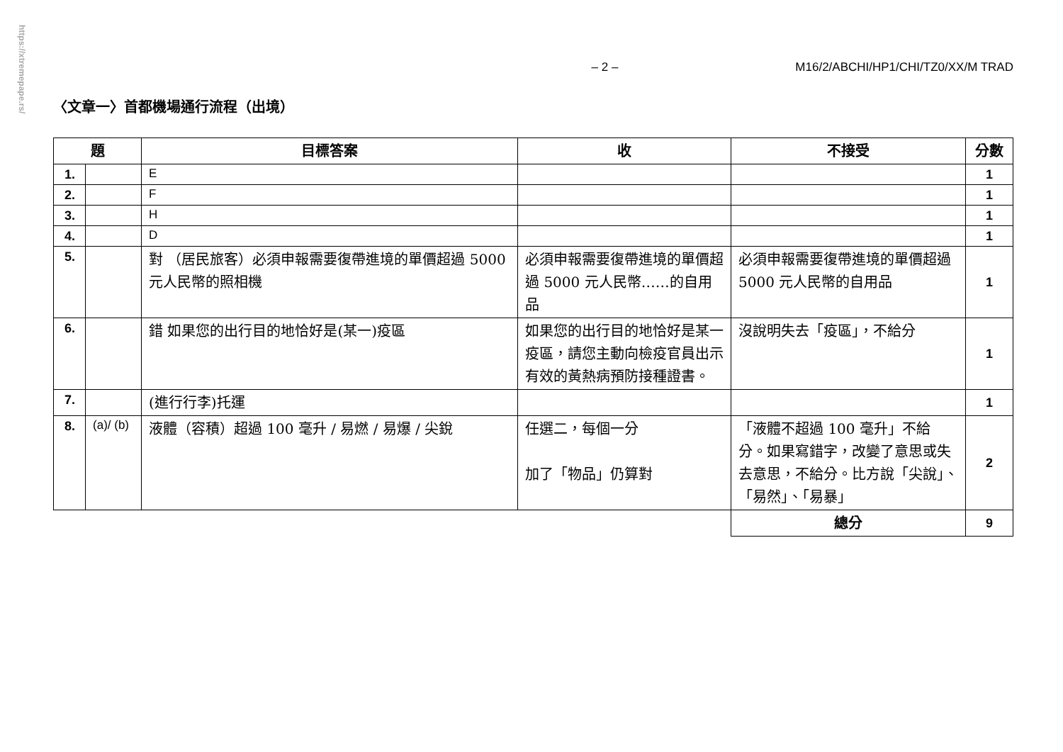https://xtremepape.rs/
– 2 – M16/2/ABCHI/HP1/CHI/TZ0/XX/M TRAD
〈文章一〉首都機場通行流程（出境）
| 題 | | 目標答案 | 收 | 不接受 | 分數 |
| --- | --- | --- | --- | --- | --- |
| 1. | | E | | | 1 |
| 2. | | F | | | 1 |
| 3. | | H | | | 1 |
| 4. | | D | | | 1 |
| 5. | | 對 （居民旅客）必須申報需要復帶進境的單價超過 5000 元人民幣的照相機 | 必須申報需要復帶進境的單價超過 5000 元人民幣……的自用品 | 必須申報需要復帶進境的單價超過 5000 元人民幣的自用品 | 1 |
| 6. | | 錯 如果您的出行目的地恰好是(某一)疫區 | 如果您的出行目的地恰好是某一疫區，請您主動向檢疫官員出示有效的黃熱病預防接種證書。 | 沒說明失去「疫區」，不給分 | 1 |
| 7. | | (進行行李)托運 | | | 1 |
| 8. | (a)/ (b) | 液體（容積）超過 100 毫升 / 易燃 / 易爆 / 尖銳 | 任選二，每個一分 加了「物品」仍算對 | 「液體不超過 100 毫升」不給分。如果寫錯字，改變了意思或失去意思，不給分。比方說「尖說」、「易然」、「易暴」 | 2 |
| | | | | 總分 | 9 |